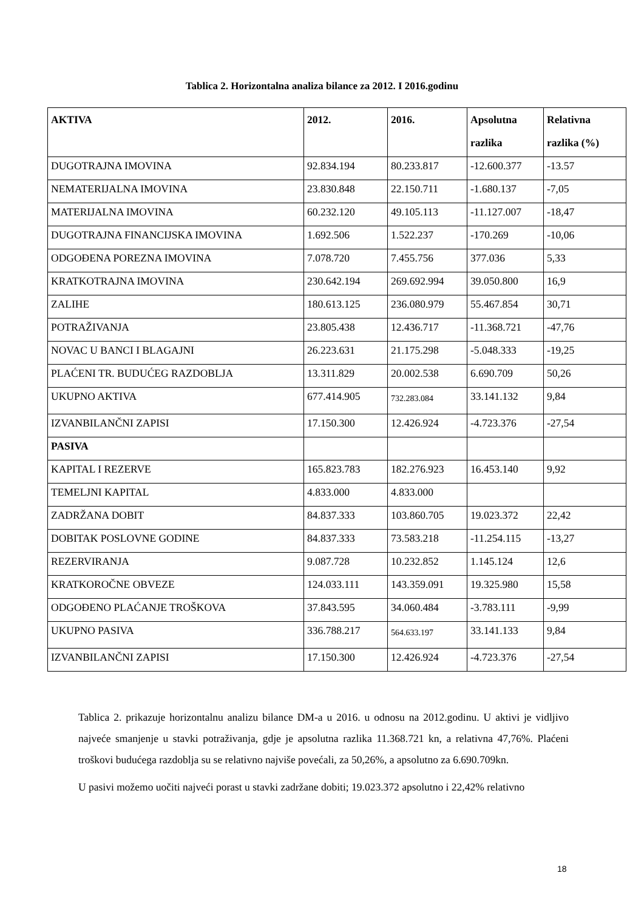Tablica 2. Horizontalna analiza bilance za 2012. I 2016.godinu
| AKTIVA | 2012. | 2016. | Apsolutna razlika | Relativna razlika (%) |
| --- | --- | --- | --- | --- |
| DUGOTRAJNA IMOVINA | 92.834.194 | 80.233.817 | -12.600.377 | -13.57 |
| NEMATERIJALNA IMOVINA | 23.830.848 | 22.150.711 | -1.680.137 | -7,05 |
| MATERIJALNA IMOVINA | 60.232.120 | 49.105.113 | -11.127.007 | -18,47 |
| DUGOTRAJNA FINANCIJSKA IMOVINA | 1.692.506 | 1.522.237 | -170.269 | -10,06 |
| ODGOĐENA POREZNA IMOVINA | 7.078.720 | 7.455.756 | 377.036 | 5,33 |
| KRATKOTRAJNA IMOVINA | 230.642.194 | 269.692.994 | 39.050.800 | 16,9 |
| ZALIHE | 180.613.125 | 236.080.979 | 55.467.854 | 30,71 |
| POTRAŽIVANJA | 23.805.438 | 12.436.717 | -11.368.721 | -47,76 |
| NOVAC U BANCI I BLAGAJNI | 26.223.631 | 21.175.298 | -5.048.333 | -19,25 |
| PLAĆENI TR. BUDUĆEG RAZDOBLJA | 13.311.829 | 20.002.538 | 6.690.709 | 50,26 |
| UKUPNO AKTIVA | 677.414.905 | 732.283.084 | 33.141.132 | 9,84 |
| IZVANBILANČNI ZAPISI | 17.150.300 | 12.426.924 | -4.723.376 | -27,54 |
| PASIVA | | | | |
| KAPITAL I REZERVE | 165.823.783 | 182.276.923 | 16.453.140 | 9,92 |
| TEMELJNI KAPITAL | 4.833.000 | 4.833.000 | | |
| ZADRŽANA DOBIT | 84.837.333 | 103.860.705 | 19.023.372 | 22,42 |
| DOBITAK POSLOVNE GODINE | 84.837.333 | 73.583.218 | -11.254.115 | -13,27 |
| REZERVIRANJA | 9.087.728 | 10.232.852 | 1.145.124 | 12,6 |
| KRATKOROČNE OBVEZE | 124.033.111 | 143.359.091 | 19.325.980 | 15,58 |
| ODGOĐENO PLAĆANJE TROŠKOVA | 37.843.595 | 34.060.484 | -3.783.111 | -9,99 |
| UKUPNO PASIVA | 336.788.217 | 564.633.197 | 33.141.133 | 9,84 |
| IZVANBILANČNI ZAPISI | 17.150.300 | 12.426.924 | -4.723.376 | -27,54 |
Tablica 2. prikazuje horizontalnu analizu bilance DM-a u 2016. u odnosu na 2012.godinu. U aktivi je vidljivo najveće smanjenje u stavki potraživanja, gdje je apsolutna razlika 11.368.721 kn, a relativna 47,76%. Plaćeni troškovi budućega razdoblja su se relativno najviše povećali, za 50,26%, a apsolutno za 6.690.709kn.
U pasivi možemo uočiti najveći porast u stavki zadržane dobiti; 19.023.372 apsolutno i 22,42% relativno
18